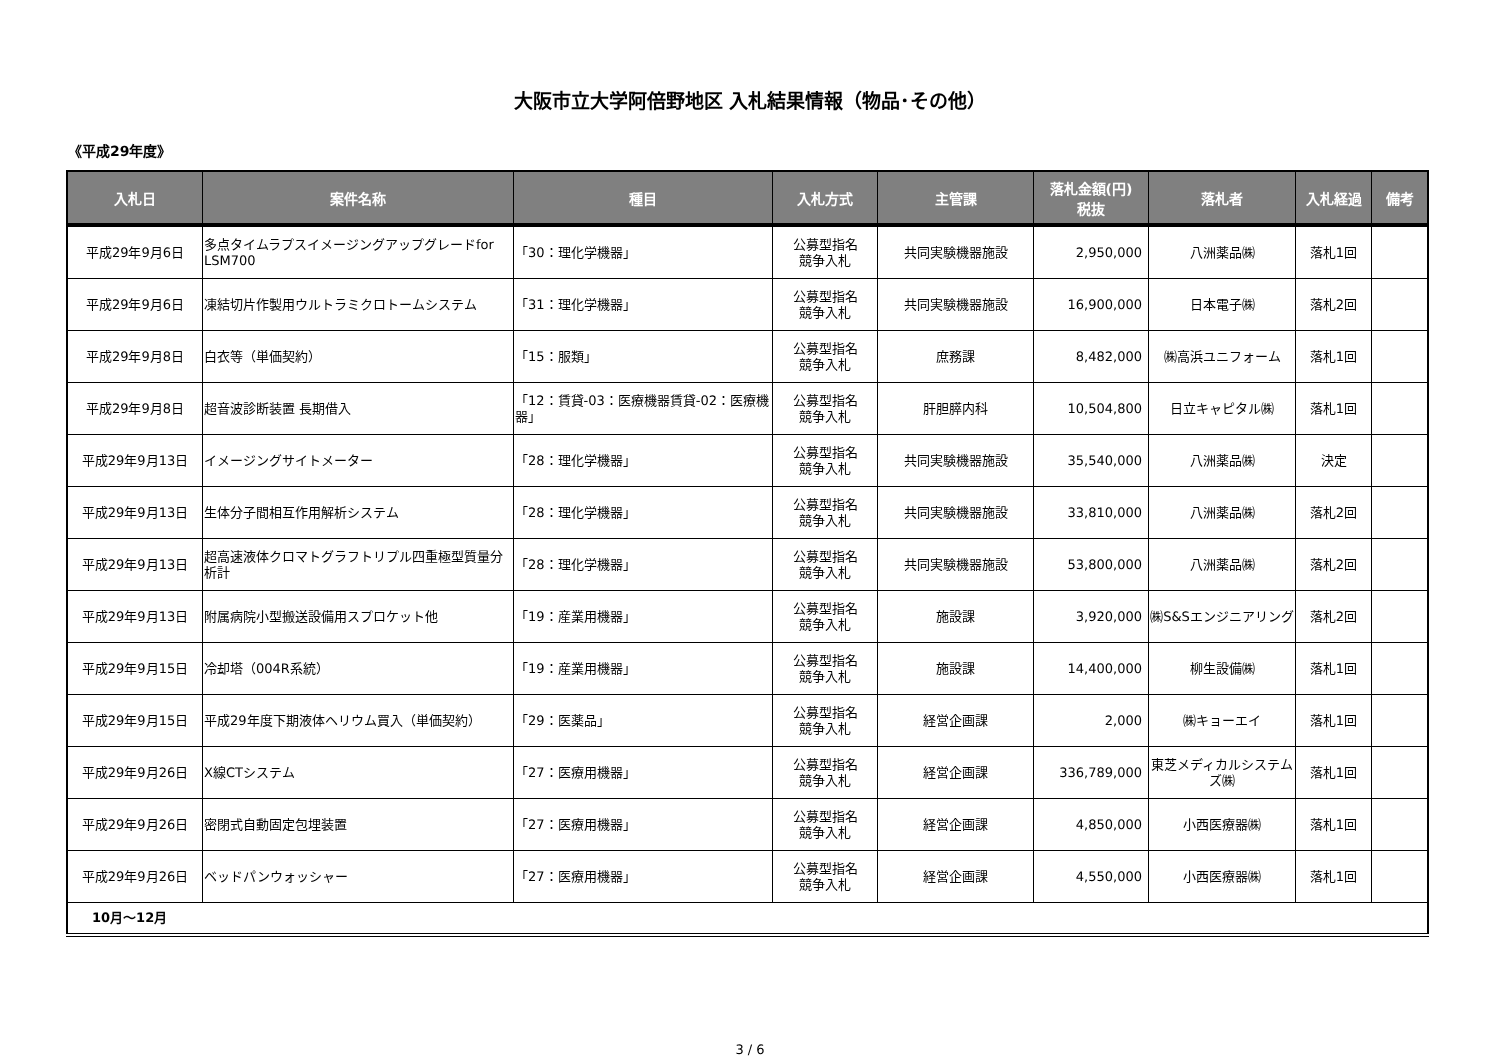大阪市立大学阿倍野地区 入札結果情報（物品･その他）
《平成29年度》
| 入札日 | 案件名称 | 種目 | 入札方式 | 主管課 | 落札金額(円) 税抜 | 落札者 | 入札経過 | 備考 |
| --- | --- | --- | --- | --- | --- | --- | --- | --- |
| 平成29年9月6日 | 多点タイムラプスイメージングアップグレードfor LSM700 | 「30：理化学機器」 | 公募型指名 競争入札 | 共同実験機器施設 | 2,950,000 | 八洲薬品㈱ | 落札1回 | |
| 平成29年9月6日 | 凍結切片作製用ウルトラミクロトームシステム | 「31：理化学機器」 | 公募型指名 競争入札 | 共同実験機器施設 | 16,900,000 | 日本電子㈱ | 落札2回 | |
| 平成29年9月8日 | 白衣等（単価契約） | 「15：服類」 | 公募型指名 競争入札 | 庶務課 | 8,482,000 | ㈱高浜ユニフォーム | 落札1回 | |
| 平成29年9月8日 | 超音波診断装置 長期借入 | 「12：賃貸-03：医療機器賃貸-02：医療機器」 | 公募型指名 競争入札 | 肝胆膵内科 | 10,504,800 | 日立キャピタル㈱ | 落札1回 | |
| 平成29年9月13日 | イメージングサイトメーター | 「28：理化学機器」 | 公募型指名 競争入札 | 共同実験機器施設 | 35,540,000 | 八洲薬品㈱ | 決定 | |
| 平成29年9月13日 | 生体分子間相互作用解析システム | 「28：理化学機器」 | 公募型指名 競争入札 | 共同実験機器施設 | 33,810,000 | 八洲薬品㈱ | 落札2回 | |
| 平成29年9月13日 | 超高速液体クロマトグラフトリプル四重極型質量分析計 | 「28：理化学機器」 | 公募型指名 競争入札 | 共同実験機器施設 | 53,800,000 | 八洲薬品㈱ | 落札2回 | |
| 平成29年9月13日 | 附属病院小型搬送設備用スプロケット他 | 「19：産業用機器」 | 公募型指名 競争入札 | 施設課 | 3,920,000 | ㈱S&Sエンジニアリング | 落札2回 | |
| 平成29年9月15日 | 冷却塔（004R系統） | 「19：産業用機器」 | 公募型指名 競争入札 | 施設課 | 14,400,000 | 柳生設備㈱ | 落札1回 | |
| 平成29年9月15日 | 平成29年度下期液体ヘリウム買入（単価契約） | 「29：医薬品」 | 公募型指名 競争入札 | 経営企画課 | 2,000 | ㈱キョーエイ | 落札1回 | |
| 平成29年9月26日 | X線CTシステム | 「27：医療用機器」 | 公募型指名 競争入札 | 経営企画課 | 336,789,000 | 東芝メディカルシステムズ㈱ | 落札1回 | |
| 平成29年9月26日 | 密閉式自動固定包埋装置 | 「27：医療用機器」 | 公募型指名 競争入札 | 経営企画課 | 4,850,000 | 小西医療器㈱ | 落札1回 | |
| 平成29年9月26日 | ベッドパンウォッシャー | 「27：医療用機器」 | 公募型指名 競争入札 | 経営企画課 | 4,550,000 | 小西医療器㈱ | 落札1回 | |
| 10月～12月 | | | | | | | | |
3 / 6